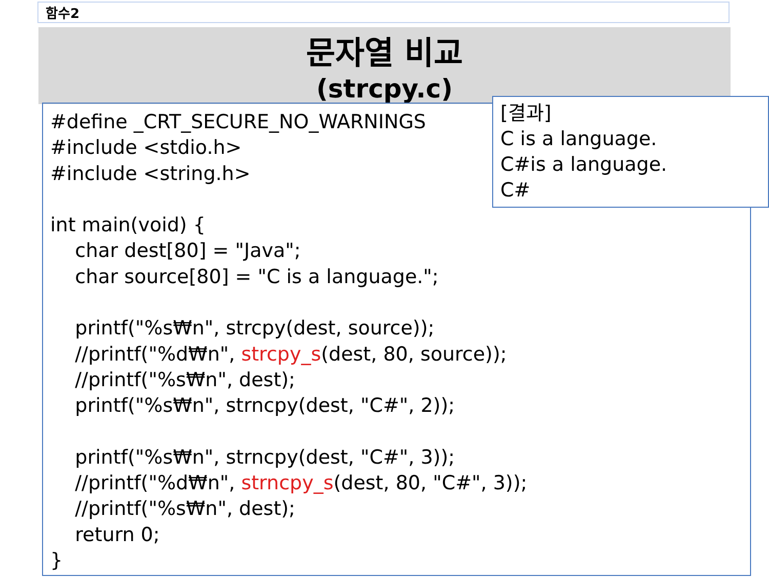함수2
문자열 비교
(strcpy.c)
#define _CRT_SECURE_NO_WARNINGS #include <stdio.h> #include <string.h> int main(void) { char dest[80] = "Java"; char source[80] = "C is a language."; printf("%s₩n", strcpy(dest, source)); //printf("%d₩n", strcpy_s(dest, 80, source)); //printf("%s₩n", dest); printf("%s₩n", strncpy(dest, "C#", 2)); printf("%s₩n", strncpy(dest, "C#", 3)); //printf("%d₩n", strncpy_s(dest, 80, "C#", 3)); //printf("%s₩n", dest); return 0; }
[결과]
C is a language.
C#is a language.
C#